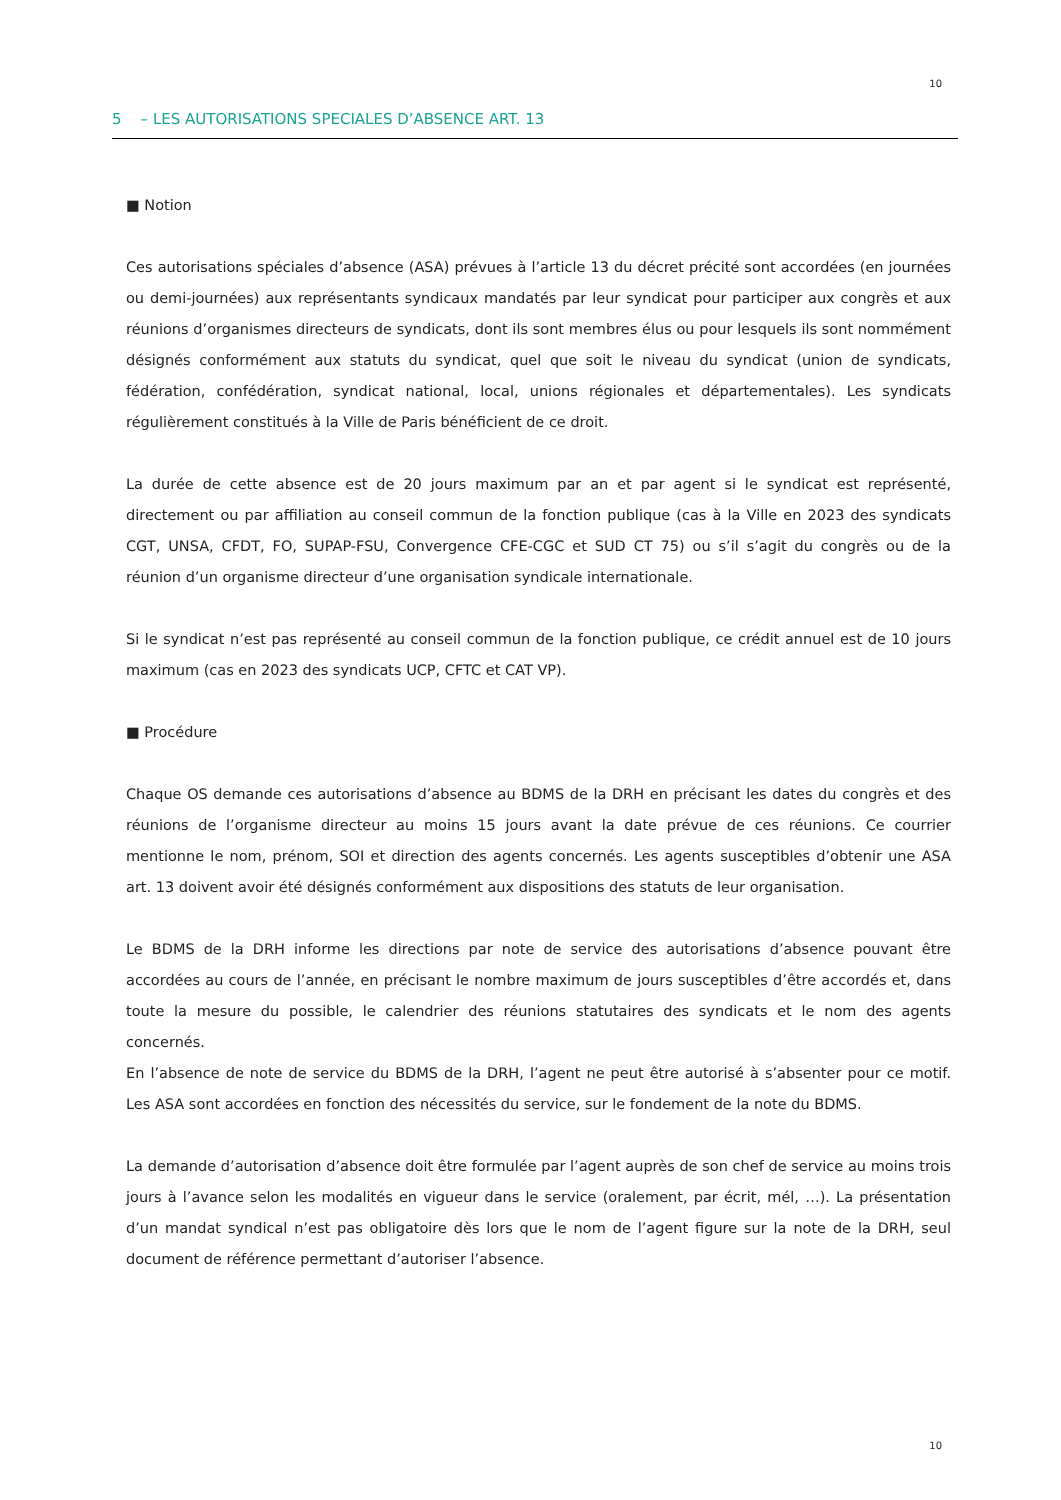10
5 – LES AUTORISATIONS SPECIALES D’ABSENCE ART. 13
■ Notion
Ces autorisations spéciales d’absence (ASA) prévues à l’article 13 du décret précité sont accordées (en journées ou demi-journées) aux représentants syndicaux mandatés par leur syndicat pour participer aux congrès et aux réunions d’organismes directeurs de syndicats, dont ils sont membres élus ou pour lesquels ils sont nommément désignés conformément aux statuts du syndicat, quel que soit le niveau du syndicat (union de syndicats, fédération, confédération, syndicat national, local, unions régionales et départementales). Les syndicats régulièrement constitués à la Ville de Paris bénéficient de ce droit.
La durée de cette absence est de 20 jours maximum par an et par agent si le syndicat est représenté, directement ou par affiliation au conseil commun de la fonction publique (cas à la Ville en 2023 des syndicats CGT, UNSA, CFDT, FO, SUPAP-FSU, Convergence CFE-CGC et SUD CT 75) ou s’il s’agit du congrès ou de la réunion d’un organisme directeur d’une organisation syndicale internationale.
Si le syndicat n’est pas représenté au conseil commun de la fonction publique, ce crédit annuel est de 10 jours maximum (cas en 2023 des syndicats UCP, CFTC et CAT VP).
■ Procédure
Chaque OS demande ces autorisations d’absence au BDMS de la DRH en précisant les dates du congrès et des réunions de l’organisme directeur au moins 15 jours avant la date prévue de ces réunions. Ce courrier mentionne le nom, prénom, SOI et direction des agents concernés. Les agents susceptibles d’obtenir une ASA art. 13 doivent avoir été désignés conformément aux dispositions des statuts de leur organisation.
Le BDMS de la DRH informe les directions par note de service des autorisations d’absence pouvant être accordées au cours de l’année, en précisant le nombre maximum de jours susceptibles d’être accordés et, dans toute la mesure du possible, le calendrier des réunions statutaires des syndicats et le nom des agents concernés.
En l’absence de note de service du BDMS de la DRH, l’agent ne peut être autorisé à s’absenter pour ce motif. Les ASA sont accordées en fonction des nécessités du service, sur le fondement de la note du BDMS.
La demande d’autorisation d’absence doit être formulée par l’agent auprès de son chef de service au moins trois jours à l’avance selon les modalités en vigueur dans le service (oralement, par écrit, mél, …). La présentation d’un mandat syndical n’est pas obligatoire dès lors que le nom de l’agent figure sur la note de la DRH, seul document de référence permettant d’autoriser l’absence.
10